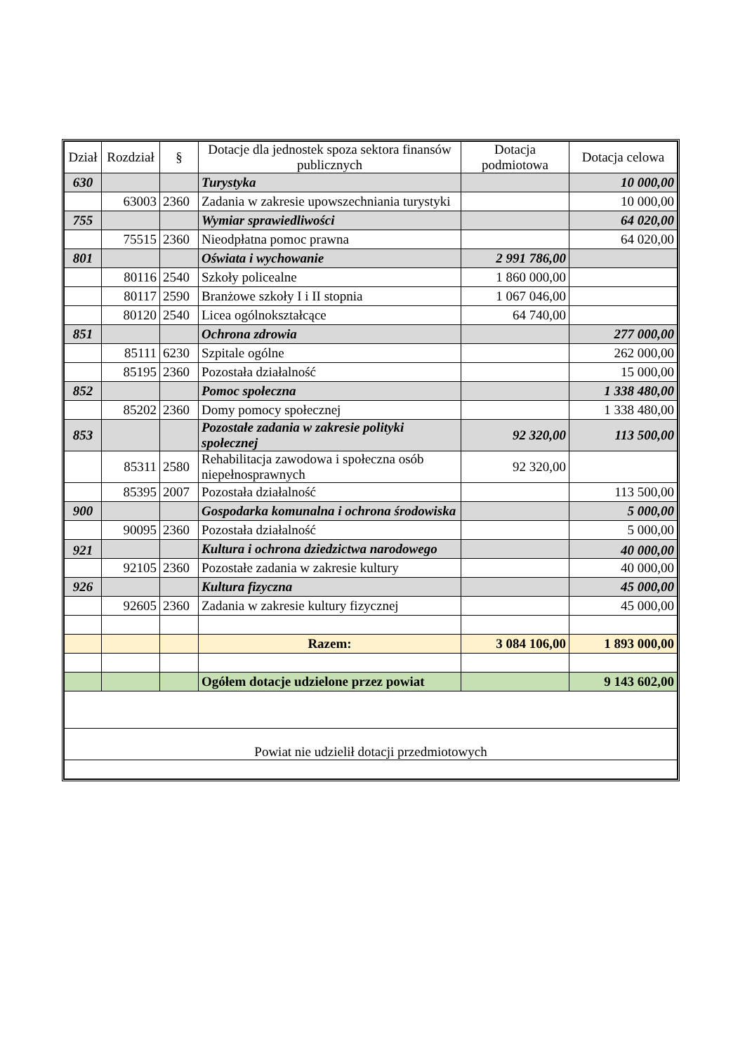| Dział | Rozdział | § | Dotacje dla jednostek spoza sektora finansów publicznych | Dotacja podmiotowa | Dotacja celowa |
| --- | --- | --- | --- | --- | --- |
| 630 | | | Turystyka | | 10 000,00 |
| | 63003 | 2360 | Zadania w zakresie upowszechniania turystyki | | 10 000,00 |
| 755 | | | Wymiar sprawiedliwości | | 64 020,00 |
| | 75515 | 2360 | Nieodpłatna pomoc prawna | | 64 020,00 |
| 801 | | | Oświata i wychowanie | 2 991 786,00 | |
| | 80116 | 2540 | Szkoły policealne | 1 860 000,00 | |
| | 80117 | 2590 | Branżowe szkoły I i II stopnia | 1 067 046,00 | |
| | 80120 | 2540 | Licea ogólnokształcące | 64 740,00 | |
| 851 | | | Ochrona zdrowia | | 277 000,00 |
| | 85111 | 6230 | Szpitale ogólne | | 262 000,00 |
| | 85195 | 2360 | Pozostała działalność | | 15 000,00 |
| 852 | | | Pomoc społeczna | | 1 338 480,00 |
| | 85202 | 2360 | Domy pomocy społecznej | | 1 338 480,00 |
| 853 | | | Pozostałe zadania w zakresie polityki społecznej | 92 320,00 | 113 500,00 |
| | 85311 | 2580 | Rehabilitacja zawodowa i społeczna osób niepełnosprawnych | 92 320,00 | |
| | 85395 | 2007 | Pozostała działalność | | 113 500,00 |
| 900 | | | Gospodarka komunalna i ochrona środowiska | | 5 000,00 |
| | 90095 | 2360 | Pozostała działalność | | 5 000,00 |
| 921 | | | Kultura i ochrona dziedzictwa narodowego | | 40 000,00 |
| | 92105 | 2360 | Pozostałe zadania w zakresie kultury | | 40 000,00 |
| 926 | | | Kultura fizyczna | | 45 000,00 |
| | 92605 | 2360 | Zadania w zakresie kultury fizycznej | | 45 000,00 |
| | | | Razem: | 3 084 106,00 | 1 893 000,00 |
| | | | Ogółem dotacje udzielone przez powiat | | 9 143 602,00 |
| Powiat nie udzielił dotacji przedmiotowych | | | | | |